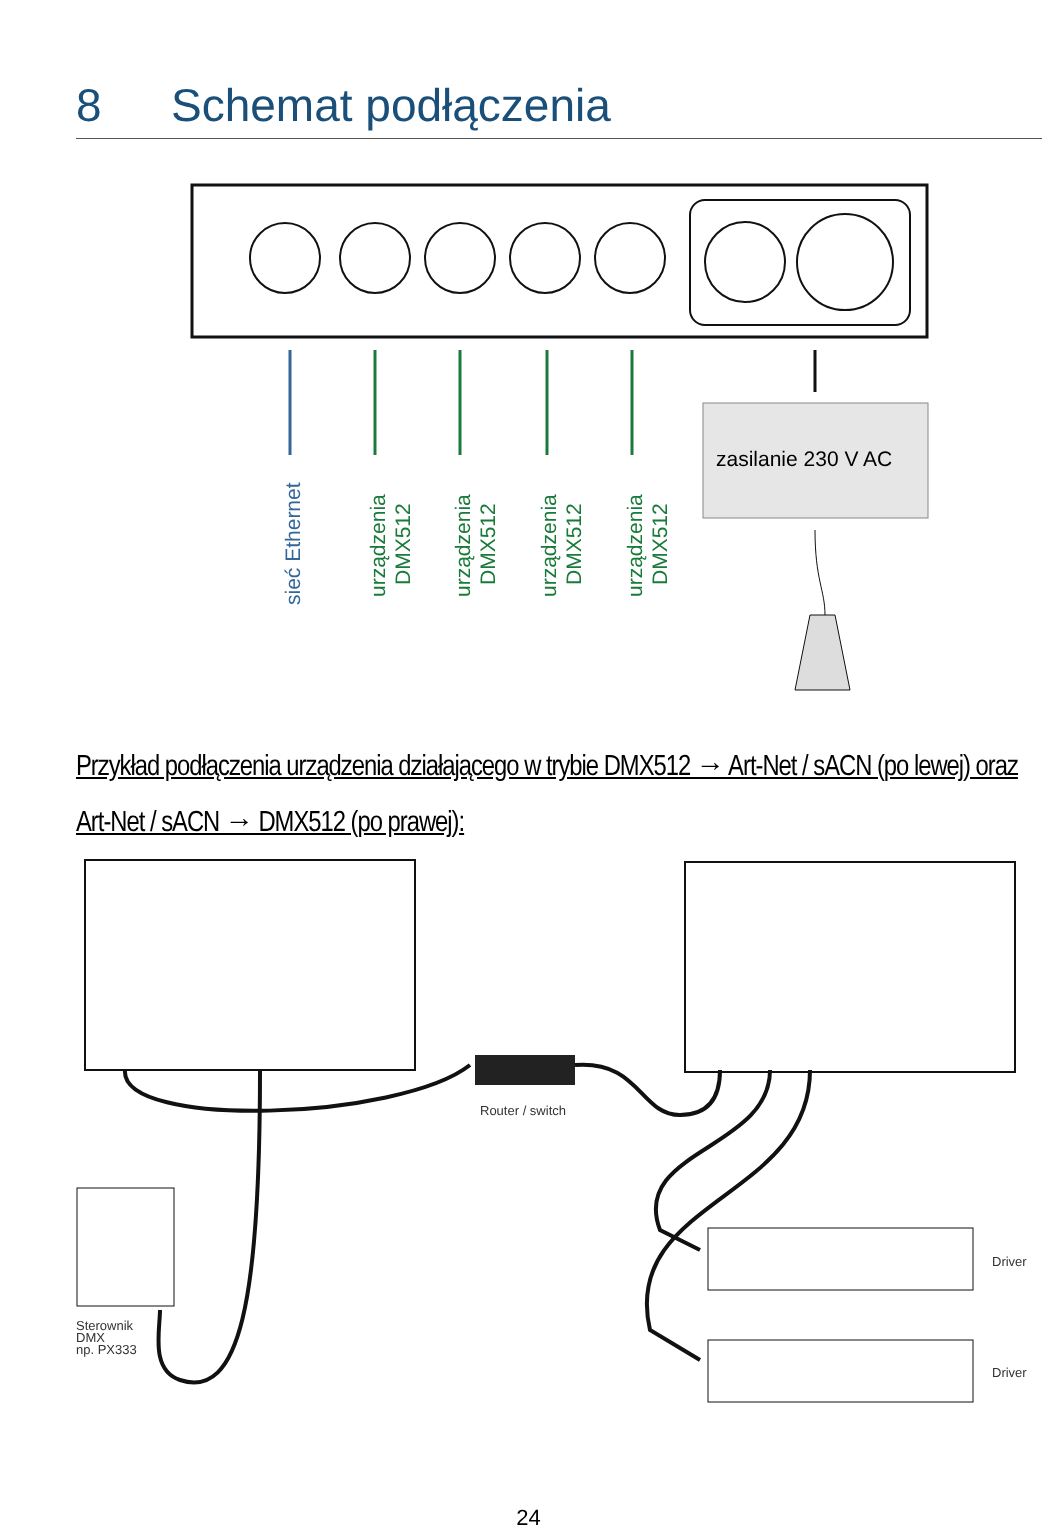8 Schemat podłączenia
sieć Ethernet
urządzenia
DMX512
urządzenia
DMX512
urządzenia
DMX512
urządzenia
DMX512
zasilanie 230 V AC
Router / switch
Sterownik
DMX
np. PX333
Driver
Driver
Przykład podłączenia urządzenia działającego w trybie DMX512 → Art-Net / sACN (po lewej) oraz Art-Net / sACN → DMX512 (po prawej):
24